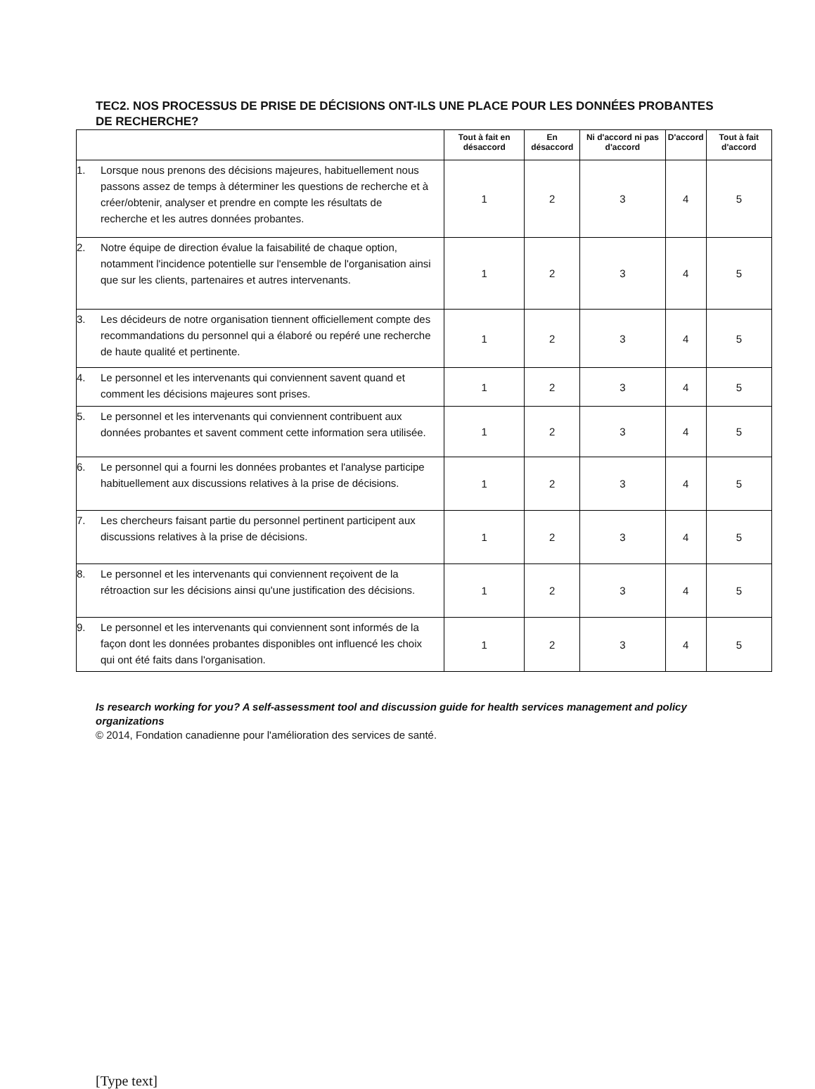TEC2. NOS PROCESSUS DE PRISE DE DÉCISIONS ONT-ILS UNE PLACE POUR LES DONNÉES PROBANTES DE RECHERCHE?
| | Tout à fait en désaccord | En désaccord | Ni d'accord ni pas d'accord | D'accord | Tout à fait d'accord |
| --- | --- | --- | --- | --- | --- |
| 1. Lorsque nous prenons des décisions majeures, habituellement nous passons assez de temps à déterminer les questions de recherche et à créer/obtenir, analyser et prendre en compte les résultats de recherche et les autres données probantes. | 1 | 2 | 3 | 4 | 5 |
| 2. Notre équipe de direction évalue la faisabilité de chaque option, notamment l'incidence potentielle sur l'ensemble de l'organisation ainsi que sur les clients, partenaires et autres intervenants. | 1 | 2 | 3 | 4 | 5 |
| 3. Les décideurs de notre organisation tiennent officiellement compte des recommandations du personnel qui a élaboré ou repéré une recherche de haute qualité et pertinente. | 1 | 2 | 3 | 4 | 5 |
| 4. Le personnel et les intervenants qui conviennent savent quand et comment les décisions majeures sont prises. | 1 | 2 | 3 | 4 | 5 |
| 5. Le personnel et les intervenants qui conviennent contribuent aux données probantes et savent comment cette information sera utilisée. | 1 | 2 | 3 | 4 | 5 |
| 6. Le personnel qui a fourni les données probantes et l'analyse participe habituellement aux discussions relatives à la prise de décisions. | 1 | 2 | 3 | 4 | 5 |
| 7. Les chercheurs faisant partie du personnel pertinent participent aux discussions relatives à la prise de décisions. | 1 | 2 | 3 | 4 | 5 |
| 8. Le personnel et les intervenants qui conviennent reçoivent de la rétroaction sur les décisions ainsi qu'une justification des décisions. | 1 | 2 | 3 | 4 | 5 |
| 9. Le personnel et les intervenants qui conviennent sont informés de la façon dont les données probantes disponibles ont influencé les choix qui ont été faits dans l'organisation. | 1 | 2 | 3 | 4 | 5 |
Is research working for you? A self-assessment tool and discussion guide for health services management and policy organizations
© 2014, Fondation canadienne pour l'amélioration des services de santé.
[Type text]